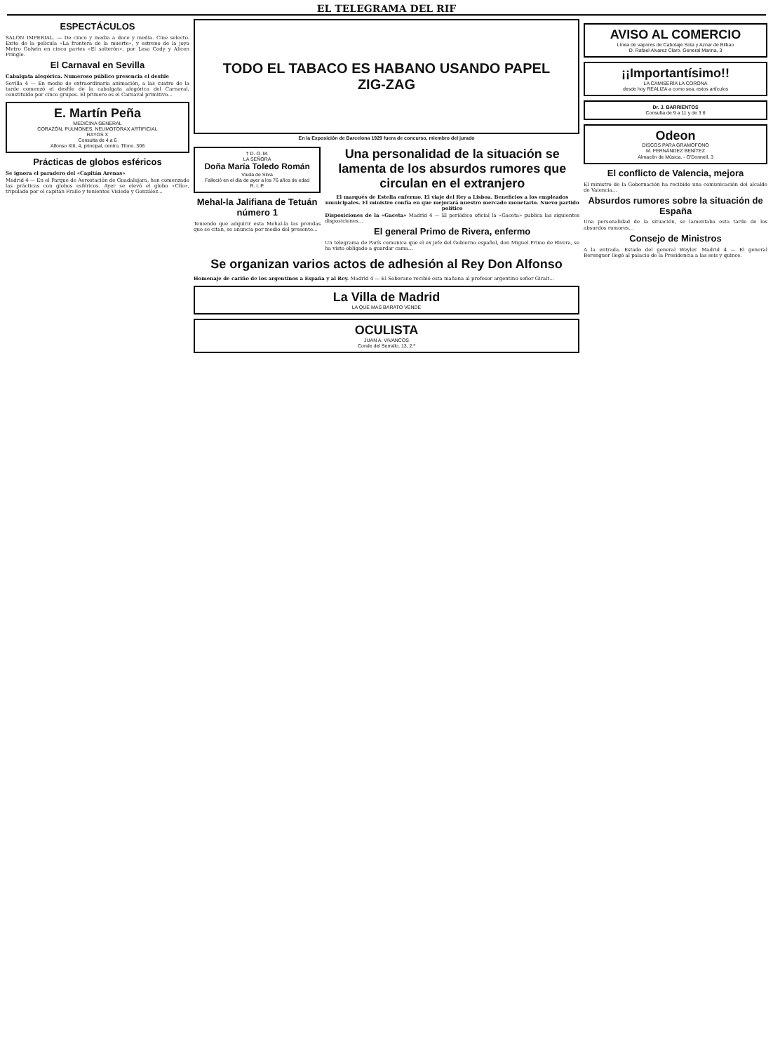EL TELEGRAMA DEL RIF
ESPECTÁCULOS
SALON IMPERIAL. — De cinco y media a doce y media. Cine selecto. Exito de la película «La frontera de la muerte», y estreno de la joya Metro Golwin en cinco partes «El solterón», por Lesa Cody y Alicen Pringle.
El Carnaval en Sevilla
Cabalgata alegórica. Numeroso público presencia el desfile
Sevilla 4 — En medio de extraordinaria animación, a las cuatro de la tarde comenzó el desfile de la cabalgata alegórica del Carnaval, constituído por cinco grupos. El primero es el Carnaval primitivo...
E. Martín Peña
MEDICINA GENERAL
CORAZÓN, PULMONES, NEUMOTORAX ARTIFICIAL
RAYOS X
Consulta de 4 a 6
Alfonso XIII, 4, principal, centro, Tfono. 306
Prácticas de globos esféricos
Se ignora el paradero del «Capitán Arenas»
Madrid 4 — En el Parque de Aerostación de Guadalajara, han comenzado las prácticas con globos esféricos. Ayer se elevó el globo «Clío», tripulado por el capitán Fraile y tenientes Visiedo y González...
TODO EL TABACO ES HABANO USANDO PAPEL
ZIG-ZAG
En la Exposición de Barcelona 1929 fuera de concurso, miembro del jurado
† D. O. M.
LA SEÑORA
Doña María Toledo Román
Viuda de Silva
Falleció en el día de ayer a los 76 años de edad
R. I. P.
Mehal-la Jalifiana de Tetuán número 1
Teniendo que adquirir esta Mehal-la las prendas que se citan, se anuncia por medio del presente...
Una personalidad de la situación se lamenta de los absurdos rumores que circulan en el extranjero
El marqués de Estella enfermo. El viaje del Rey a Lisboa. Beneficios a los empleados municipales. El ministro confía en que mejorará nuestro mercado monetario. Nuevo partido político
Disposiciones de la «Gaceta» Madrid 4 — El periódico oficial la «Gaceta» publica las siguientes disposiciones...
El general Primo de Rivera, enfermo
Un telegrama de París comunica que el ex jefe del Gobierno español, don Miguel Primo de Rivera, se ha visto obligado a guardar cama...
Se organizan varios actos de adhesión al Rey Don Alfonso
Homenaje de cariño de los argentinos a España y al Rey. Madrid 4 — El Soberano recibió esta mañana al profesor argentino señor Giralt...
La Villa de Madrid
LA QUE MAS BARATO VENDE
OCULISTA
JUAN A. VIVANCOS
Conde del Serrallo, 13, 2.º
AVISO AL COMERCIO
Línea de vapores de Cabotaje Sota y Aznar de Bilbao
D. Rafael Alvarez Claro. General Marina, 3
¡¡Importantísimo!!
LA CAMISERÍA LA CORONA
desde hoy REALIZA a como sea, estos artículos
Dr. J. BARRIENTOS
Consulta de 9 a 11 y de 3 6
Odeon
DISCOS PARA GRAMOFONO
M. FERNÁNDEZ BENÍTEZ
Almacén de Música. - O'Donnell, 3
El conflicto de Valencia, mejora
El ministro de la Gobernación ha recibido una comunicación del alcalde de Valencia...
Absurdos rumores sobre la situación de España
Una personalidad de la situación, se lamentaba esta tarde de los absurdos rumores...
Consejo de Ministros
A la entrada. Estado del general Weyler. Madrid 4 — El general Berenguer llegó al palacio de la Presidencia a las seis y quince.